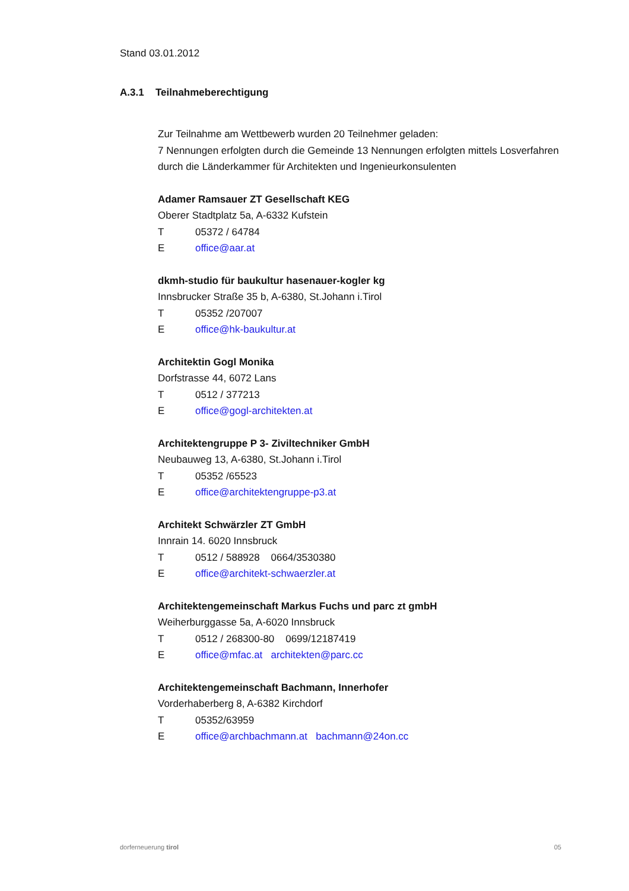Stand 03.01.2012
A.3.1 Teilnahmeberechtigung
Zur Teilnahme am Wettbewerb wurden 20 Teilnehmer geladen:
7 Nennungen erfolgten durch die Gemeinde 13 Nennungen erfolgten mittels Losverfahren durch die Länderkammer für Architekten und Ingenieurkonsulenten
Adamer Ramsauer ZT Gesellschaft KEG
Oberer Stadtplatz 5a, A-6332 Kufstein
T 05372 / 64784
Eoffice@aar.at
dkmh-studio für baukultur hasenauer-kogler kg
Innsbrucker Straße 35 b, A-6380, St.Johann i.Tirol
T 05352 /207007
Eoffice@hk-baukultur.at
Architektin Gogl Monika
Dorfstrasse 44, 6072 Lans
T 0512 / 377213
Eoffice@gogl-architekten.at
Architektengruppe P 3- Ziviltechniker GmbH
Neubauweg 13, A-6380, St.Johann i.Tirol
T 05352 /65523
Eoffice@architektengruppe-p3.at
Architekt Schwärzler ZT GmbH
Innrain 14. 6020 Innsbruck
T 0512 / 588928 0664/3530380
Eoffice@architekt-schwaerzler.at
Architektengemeinschaft Markus Fuchs und parc zt gmbH
Weiherburggasse 5a, A-6020 Innsbruck
T 0512 / 268300-80 0699/12187419
Eoffice@mfac.at architekten@parc.cc
Architektengemeinschaft Bachmann, Innerhofer
Vorderhaberberg 8, A-6382 Kirchdorf
T 05352/63959
Eoffice@archbachmann.at bachmann@24on.cc
dorferneuerung tirol 05